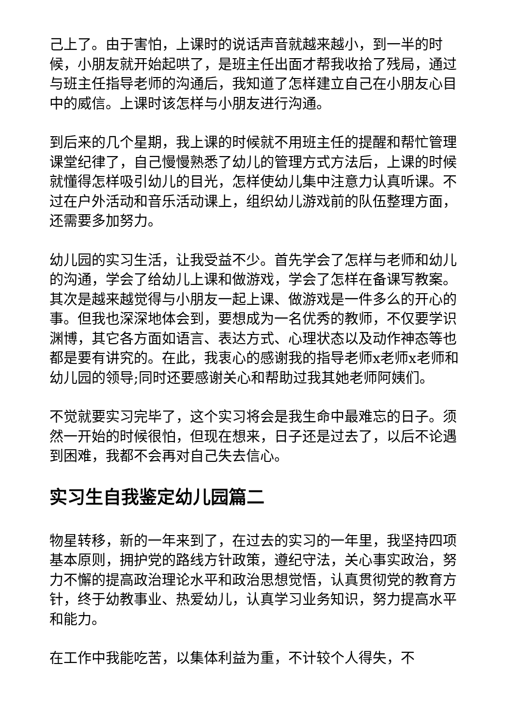己上了。由于害怕，上课时的说话声音就越来越小，到一半的时候，小朋友就开始起哄了，是班主任出面才帮我收拾了残局，通过与班主任指导老师的沟通后，我知道了怎样建立自己在小朋友心目中的威信。上课时该怎样与小朋友进行沟通。
到后来的几个星期，我上课的时候就不用班主任的提醒和帮忙管理课堂纪律了，自己慢慢熟悉了幼儿的管理方式方法后，上课的时候就懂得怎样吸引幼儿的目光，怎样使幼儿集中注意力认真听课。不过在户外活动和音乐活动课上，组织幼儿游戏前的队伍整理方面，还需要多加努力。
幼儿园的实习生活，让我受益不少。首先学会了怎样与老师和幼儿的沟通，学会了给幼儿上课和做游戏，学会了怎样在备课写教案。其次是越来越觉得与小朋友一起上课、做游戏是一件多么的开心的事。但我也深深地体会到，要想成为一名优秀的教师，不仅要学识渊博，其它各方面如语言、表达方式、心理状态以及动作神态等也都是要有讲究的。在此，我衷心的感谢我的指导老师x老师x老师和幼儿园的领导;同时还要感谢关心和帮助过我其她老师阿姨们。
不觉就要实习完毕了，这个实习将会是我生命中最难忘的日子。须然一开始的时候很怕，但现在想来，日子还是过去了，以后不论遇到困难，我都不会再对自己失去信心。
实习生自我鉴定幼儿园篇二
物星转移，新的一年来到了，在过去的实习的一年里，我坚持四项基本原则，拥护党的路线方针政策，遵纪守法，关心事实政治，努力不懈的提高政治理论水平和政治思想觉悟，认真贯彻党的教育方针，终于幼教事业、热爱幼儿，认真学习业务知识，努力提高水平和能力。
在工作中我能吃苦，以集体利益为重，不计较个人得失，不